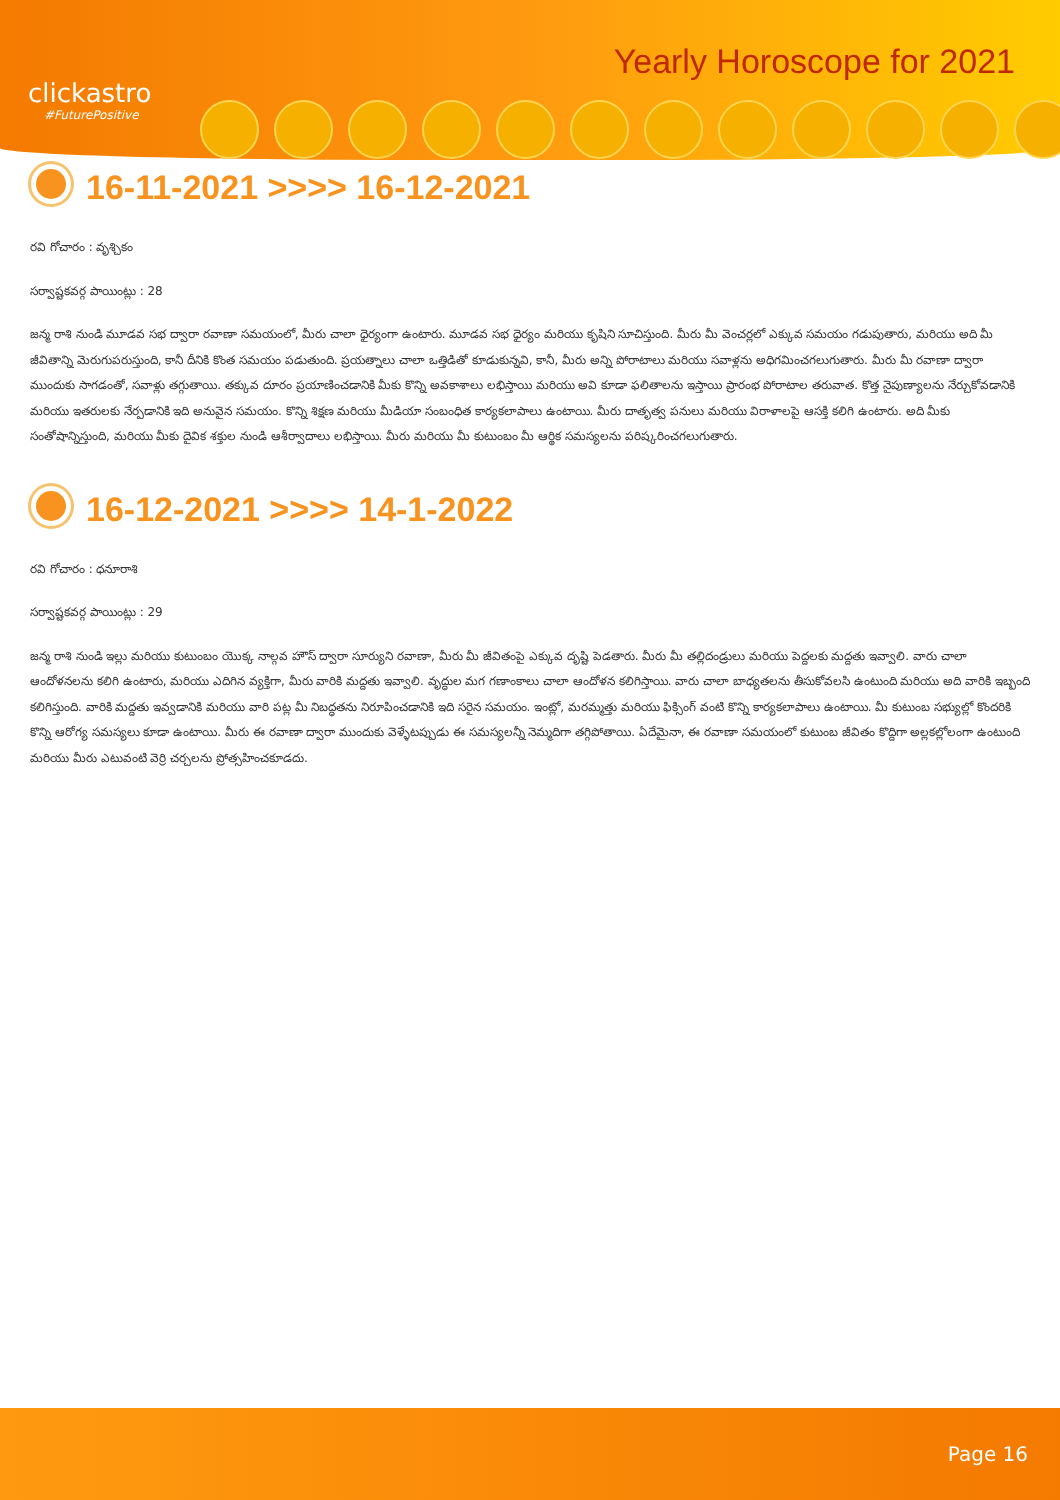clickastro
#FuturePositive
Yearly Horoscope for 2021
16-11-2021 >>>> 16-12-2021
రవి గోచారం : వృశ్చికం
సర్వాష్టకవర్గ పాయింట్లు : 28
జన్మ రాశి నుండి మూడవ సభ ద్వారా రవాణా సమయంలో, మీరు చాలా ధైర్యంగా ఉంటారు. మూడవ సభ ధైర్యం మరియు కృషిని సూచిస్తుంది. మీరు మీ వెంచర్లలో ఎక్కువ సమయం గడుపుతారు, మరియు అది మీ జీవితాన్ని మెరుగుపరుస్తుంది, కానీ దీనికి కొంత సమయం పడుతుంది. ప్రయత్నాలు చాలా ఒత్తిడితో కూడుకున్నవి, కానీ, మీరు అన్ని పోరాటాలు మరియు సవాళ్లను అధిగమించగలుగుతారు. మీరు మీ రవాణా ద్వారా ముందుకు సాగడంతో, సవాళ్లు తగ్గుతాయి. తక్కువ దూరం ప్రయాణించడానికి మీకు కొన్ని అవకాశాలు లభిస్తాయి మరియు అవి కూడా ఫలితాలను ఇస్తాయి ప్రారంభ పోరాటాల తరువాత. కొత్త నైపుణ్యాలను నేర్చుకోవడానికి మరియు ఇతరులకు నేర్పడానికి ఇది అనువైన సమయం. కొన్ని శిక్షణ మరియు మీడియా సంబంధిత కార్యకలాపాలు ఉంటాయి. మీరు దాతృత్వ పనులు మరియు విరాళాలపై ఆసక్తి కలిగి ఉంటారు. అది మీకు సంతోషాన్నిస్తుంది, మరియు మీకు దైవిక శక్తుల నుండి ఆశీర్వాదాలు లభిస్తాయి. మీరు మరియు మీ కుటుంబం మీ ఆర్థిక సమస్యలను పరిష్కరించగలుగుతారు.
16-12-2021 >>>> 14-1-2022
రవి గోచారం : ధనూరాశి
సర్వాష్టకవర్గ పాయింట్లు : 29
జన్మ రాశి నుండి ఇల్లు మరియు కుటుంబం యొక్క నాల్గవ హౌస్ ద్వారా సూర్యుని రవాణా, మీరు మీ జీవితంపై ఎక్కువ దృష్టి పెడతారు. మీరు మీ తల్లిదండ్రులు మరియు పెద్దలకు మద్దతు ఇవ్వాలి. వారు చాలా ఆందోళనలను కలిగి ఉంటారు, మరియు ఎదిగిన వ్యక్తిగా, మీరు వారికి మద్దతు ఇవ్వాలి. వృద్ధుల మగ గణాంకాలు చాలా ఆందోళన కలిగిస్తాయి. వారు చాలా బాధ్యతలను తీసుకోవలసి ఉంటుంది మరియు అది వారికి ఇబ్బంది కలిగిస్తుంది. వారికి మద్దతు ఇవ్వడానికి మరియు వారి పట్ల మీ నిబద్ధతను నిరూపించడానికి ఇది సరైన సమయం. ఇంట్లో, మరమ్మత్తు మరియు ఫిక్సింగ్ వంటి కొన్ని కార్యకలాపాలు ఉంటాయి. మీ కుటుంబ సభ్యుల్లో కొందరికి కొన్ని ఆరోగ్య సమస్యలు కూడా ఉంటాయి. మీరు ఈ రవాణా ద్వారా ముందుకు వెళ్ళేటప్పుడు ఈ సమస్యలన్నీ నెమ్మదిగా తగ్గిపోతాయి. ఏదేమైనా, ఈ రవాణా సమయంలో కుటుంబ జీవితం కొద్దిగా అల్లకల్లోలంగా ఉంటుంది మరియు మీరు ఎటువంటి వెర్రి చర్చలను ప్రోత్సహించకూడదు.
Page 16